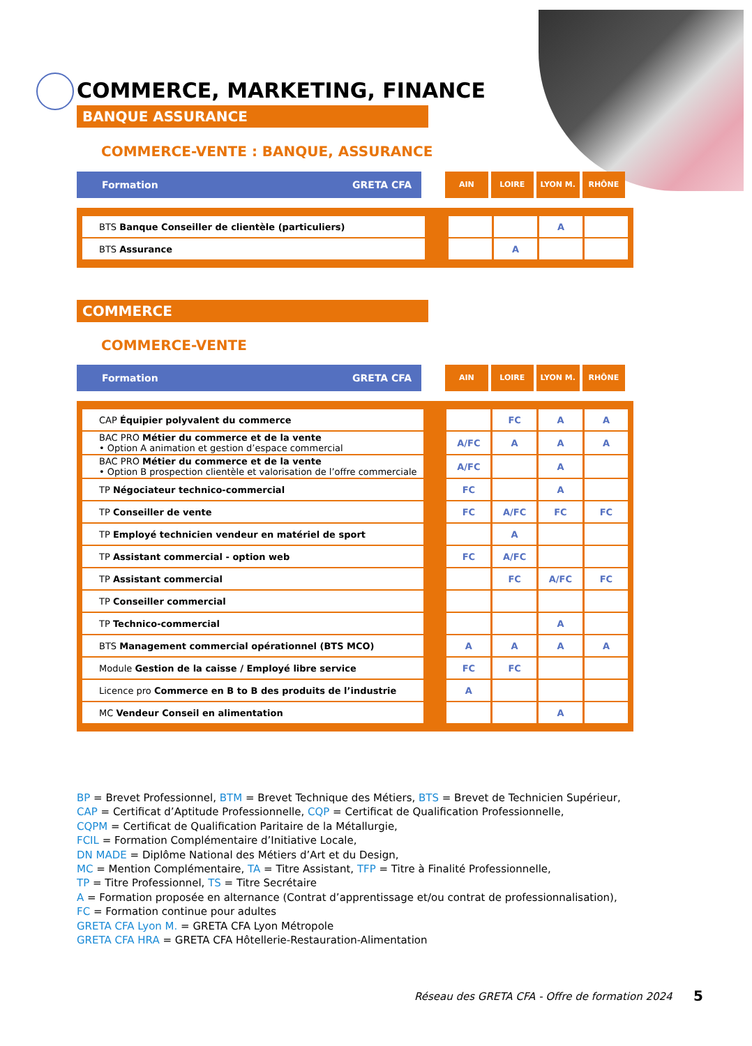COMMERCE, MARKETING, FINANCE
BANQUE ASSURANCE
COMMERCE-VENTE : BANQUE, ASSURANCE
Formation GRETA CFA
AIN LOIRE LYON M. RHÔNE
| BTS Banque Conseiller de clientèle (particuliers) | | | | A | |
| BTS Assurance | | | A | | |
COMMERCE
COMMERCE-VENTE
Formation GRETA CFA
AIN LOIRE LYON M. RHÔNE
| CAP Équipier polyvalent du commerce | | | FC | A | A |
| BAC PRO Métier du commerce et de la vente • Option A animation et gestion d’espace commercial | | A/FC | A | A | A |
| BAC PRO Métier du commerce et de la vente • Option B prospection clientèle et valorisation de l’offre commerciale | | A/FC | | A | |
| TP Négociateur technico-commercial | | FC | | A | |
| TP Conseiller de vente | | FC | A/FC | FC | FC |
| TP Employé technicien vendeur en matériel de sport | | | A | | |
| TP Assistant commercial - option web | | FC | A/FC | | |
| TP Assistant commercial | | | FC | A/FC | FC |
| TP Conseiller commercial | | | | | |
| TP Technico-commercial | | | | A | |
| BTS Management commercial opérationnel (BTS MCO) | | A | A | A | A |
| Module Gestion de la caisse / Employé libre service | | FC | FC | | |
| Licence pro Commerce en B to B des produits de l’industrie | | A | | | |
| MC Vendeur Conseil en alimentation | | | | A | |
BP = Brevet Professionnel, BTM = Brevet Technique des Métiers, BTS = Brevet de Technicien Supérieur,
CAP = Certificat d’Aptitude Professionnelle, CQP = Certificat de Qualification Professionnelle,
CQPM = Certificat de Qualification Paritaire de la Métallurgie,
FCIL = Formation Complémentaire d’Initiative Locale,
DN MADE = Diplôme National des Métiers d’Art et du Design,
MC = Mention Complémentaire, TA = Titre Assistant, TFP = Titre à Finalité Professionnelle,
TP = Titre Professionnel, TS = Titre Secrétaire
A = Formation proposée en alternance (Contrat d’apprentissage et/ou contrat de professionnalisation),
FC = Formation continue pour adultes
GRETA CFA Lyon M. = GRETA CFA Lyon Métropole
GRETA CFA HRA = GRETA CFA Hôtellerie-Restauration-Alimentation
Réseau des GRETA CFA - Offre de formation 2024
5